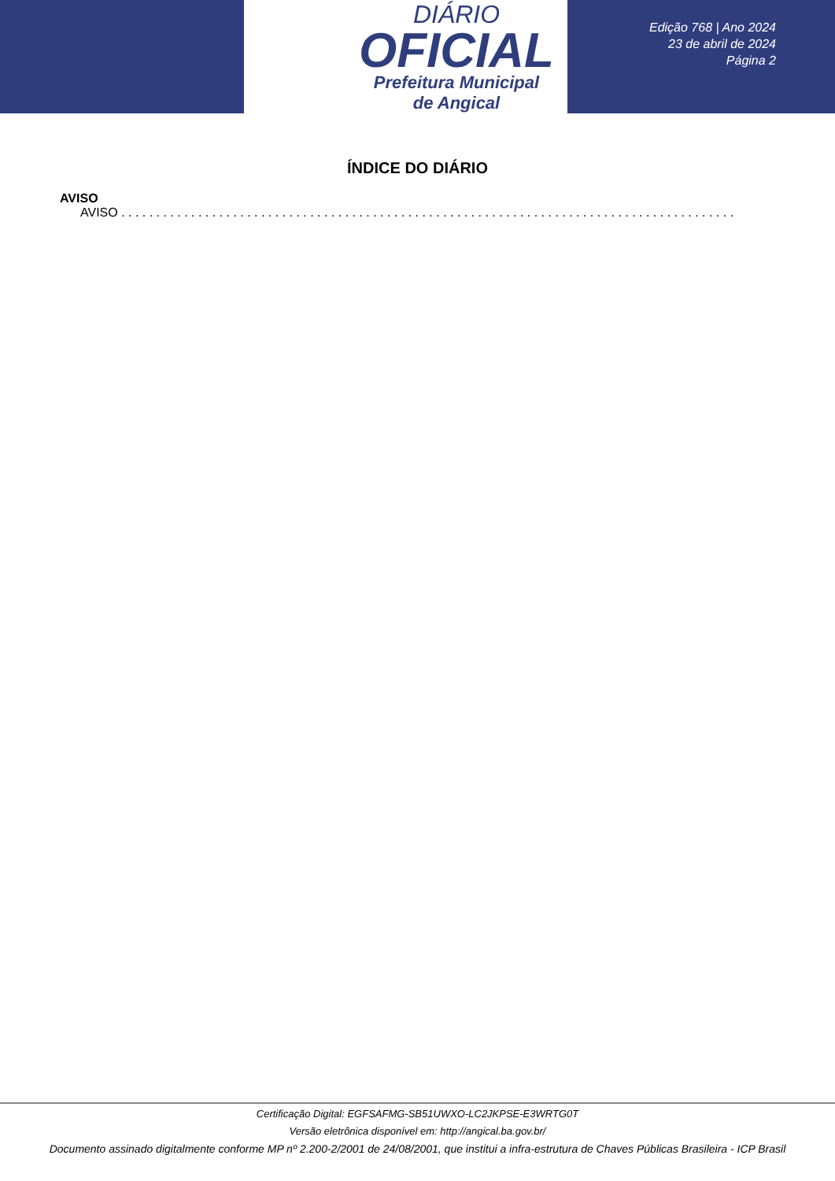DIÁRIO
OFICIAL
Prefeitura Municipal
de Angical
Edição 768 | Ano 2024
23 de abril de 2024
Página 2
ÍNDICE DO DIÁRIO
AVISO
AVISO . . . . . . . . . . . . . . . . . . . . . . . . . . . . . . . . . . . . . . . . . . . . . . . . . . . . . . . . . . . . . . . . . . . . . . . . . . . . . . . . . . . . . . . . . . . . . . . . . . . . . . . . . . . . .
Certificação Digital: EGFSAFMG-SB51UWXO-LC2JKPSE-E3WRTG0T
Versão eletrônica disponível em: http://angical.ba.gov.br/
Documento assinado digitalmente conforme MP nº 2.200-2/2001 de 24/08/2001, que institui a infra-estrutura de Chaves Públicas Brasileira - ICP Brasil